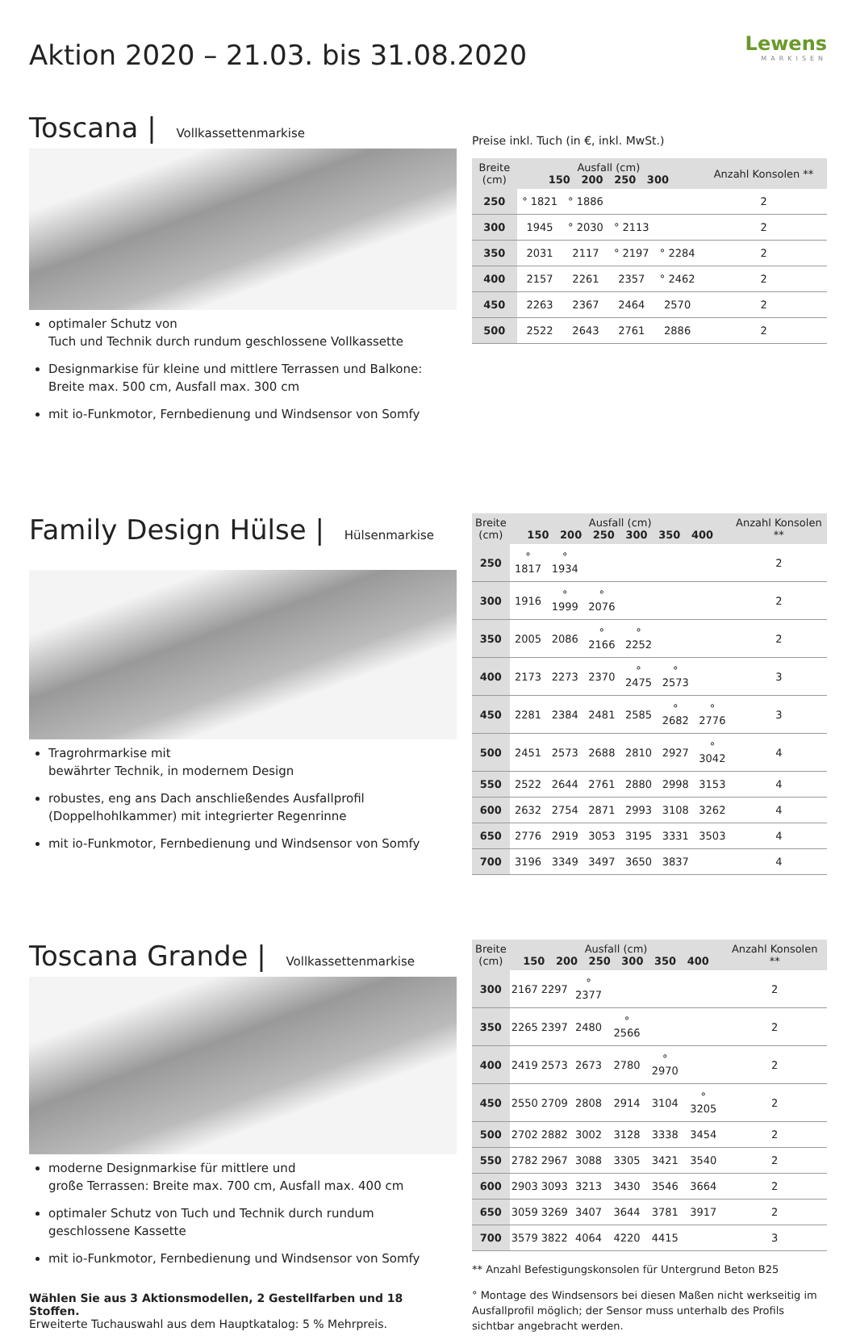Lewens
MARKISEN
Aktion 2020 – 21.03. bis 31.08.2020
Toscana | Vollkassettenmarkise
optimaler Schutz von
Tuch und Technik durch rundum geschlossene Vollkassette
Designmarkise für kleine und mittlere Terrassen und Balkone: Breite max. 500 cm, Ausfall max. 300 cm
mit io-Funkmotor, Fernbedienung und Windsensor von Somfy
Preise inkl. Tuch (in €, inkl. MwSt.)
| Breite (cm) | Ausfall (cm) 150 200 250 300 | | | | Anzahl Konsolen ** |
| --- | --- | --- | --- | --- | --- |
| 250 | ° 1821 | ° 1886 | | | 2 |
| 300 | 1945 | ° 2030 | ° 2113 | | 2 |
| 350 | 2031 | 2117 | ° 2197 | ° 2284 | 2 |
| 400 | 2157 | 2261 | 2357 | ° 2462 | 2 |
| 450 | 2263 | 2367 | 2464 | 2570 | 2 |
| 500 | 2522 | 2643 | 2761 | 2886 | 2 |
Family Design Hülse | Hülsenmarkise
Tragrohrmarkise mit
bewährter Technik, in modernem Design
robustes, eng ans Dach anschließendes Ausfallprofil (Doppelhohlkammer) mit integrierter Regenrinne
mit io-Funkmotor, Fernbedienung und Windsensor von Somfy
| Breite (cm) | Ausfall (cm) 150 200 250 300 350 400 | | | | | | Anzahl Konsolen ** |
| --- | --- | --- | --- | --- | --- | --- | --- |
| 250 | ° 1817 | ° 1934 | | | | | 2 |
| 300 | 1916 | ° 1999 | ° 2076 | | | | 2 |
| 350 | 2005 | 2086 | ° 2166 | ° 2252 | | | 2 |
| 400 | 2173 | 2273 | 2370 | ° 2475 | ° 2573 | | 3 |
| 450 | 2281 | 2384 | 2481 | 2585 | ° 2682 | ° 2776 | 3 |
| 500 | 2451 | 2573 | 2688 | 2810 | 2927 | ° 3042 | 4 |
| 550 | 2522 | 2644 | 2761 | 2880 | 2998 | 3153 | 4 |
| 600 | 2632 | 2754 | 2871 | 2993 | 3108 | 3262 | 4 |
| 650 | 2776 | 2919 | 3053 | 3195 | 3331 | 3503 | 4 |
| 700 | 3196 | 3349 | 3497 | 3650 | 3837 | | 4 |
Toscana Grande | Vollkassettenmarkise
moderne Designmarkise für mittlere und
große Terrassen: Breite max. 700 cm, Ausfall max. 400 cm
optimaler Schutz von Tuch und Technik durch rundum geschlossene Kassette
mit io-Funkmotor, Fernbedienung und Windsensor von Somfy
Wählen Sie aus 3 Aktionsmodellen, 2 Gestellfarben und 18 Stoffen.
Erweiterte Tuchauswahl aus dem Hauptkatalog: 5 % Mehrpreis.
| Breite (cm) | Ausfall (cm) 150 200 250 300 350 400 | | | | | | Anzahl Konsolen ** |
| --- | --- | --- | --- | --- | --- | --- | --- |
| 300 | 2167 | 2297 | ° 2377 | | | | 2 |
| 350 | 2265 | 2397 | 2480 | ° 2566 | | | 2 |
| 400 | 2419 | 2573 | 2673 | 2780 | ° 2970 | | 2 |
| 450 | 2550 | 2709 | 2808 | 2914 | 3104 | ° 3205 | 2 |
| 500 | 2702 | 2882 | 3002 | 3128 | 3338 | 3454 | 2 |
| 550 | 2782 | 2967 | 3088 | 3305 | 3421 | 3540 | 2 |
| 600 | 2903 | 3093 | 3213 | 3430 | 3546 | 3664 | 2 |
| 650 | 3059 | 3269 | 3407 | 3644 | 3781 | 3917 | 2 |
| 700 | 3579 | 3822 | 4064 | 4220 | 4415 | | 3 |
** Anzahl Befestigungskonsolen für Untergrund Beton B25
° Montage des Windsensors bei diesen Maßen nicht werkseitig im Ausfallprofil möglich; der Sensor muss unterhalb des Profils sichtbar angebracht werden.